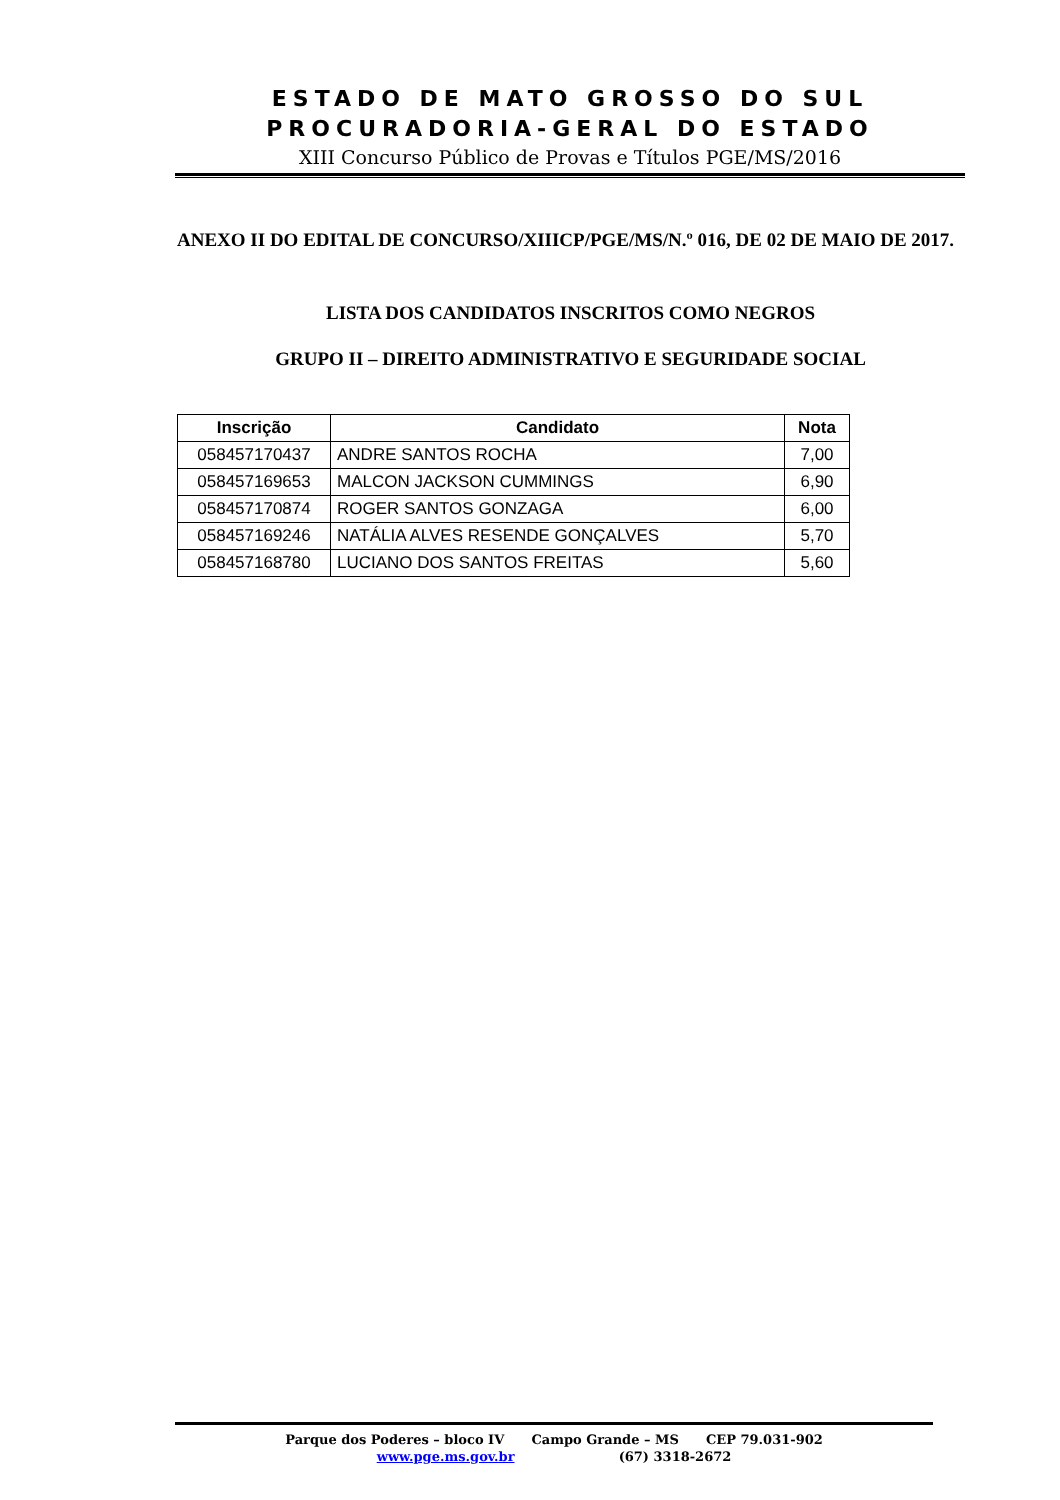ESTADO DE MATO GROSSO DO SUL
PROCURADORIA-GERAL DO ESTADO
XIII Concurso Público de Provas e Títulos PGE/MS/2016
ANEXO II DO EDITAL DE CONCURSO/XIIICP/PGE/MS/N.º 016, DE 02 DE MAIO DE 2017.
LISTA DOS CANDIDATOS INSCRITOS COMO NEGROS
GRUPO II – DIREITO ADMINISTRATIVO E SEGURIDADE SOCIAL
| Inscrição | Candidato | Nota |
| --- | --- | --- |
| 058457170437 | ANDRE SANTOS ROCHA | 7,00 |
| 058457169653 | MALCON JACKSON CUMMINGS | 6,90 |
| 058457170874 | ROGER SANTOS GONZAGA | 6,00 |
| 058457169246 | NATÁLIA ALVES RESENDE GONÇALVES | 5,70 |
| 058457168780 | LUCIANO DOS SANTOS FREITAS | 5,60 |
Parque dos Poderes – bloco IV Campo Grande – MS CEP 79.031-902
www.pge.ms.gov.br (67) 3318-2672